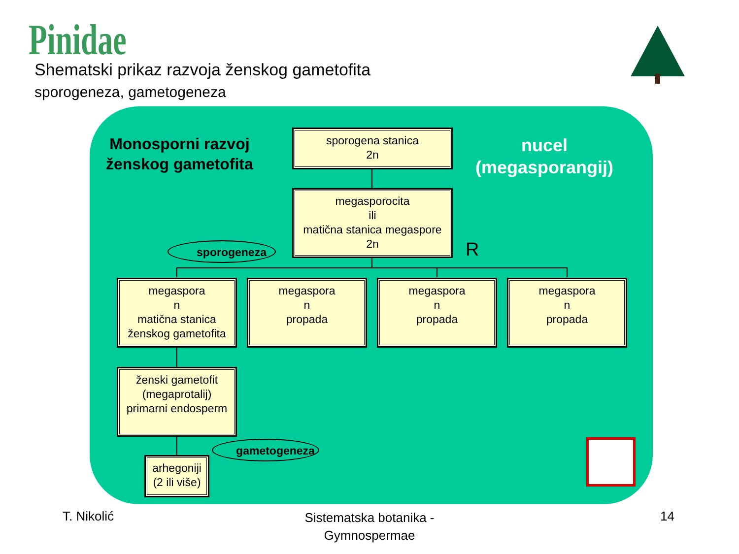Pinidae
Shematski prikaz razvoja ženskog gametofita
sporogeneza, gametogeneza
Monosporni razvoj
ženskog gametofita
nucel
(megasporangij)
sporogena stanica
2n
megasporocita
ili
matična stanica megaspore
2n
R
sporogeneza
megaspora
n
matična stanica
ženskog gametofita
megaspora
n
propada
megaspora
n
propada
megaspora
n
propada
ženski gametofit
(megaprotalij)
primarni endosperm
gametogeneza
arhegoniji
(2 ili više)
T. Nikolić
Sistematska botanika - Gymnospermae
14